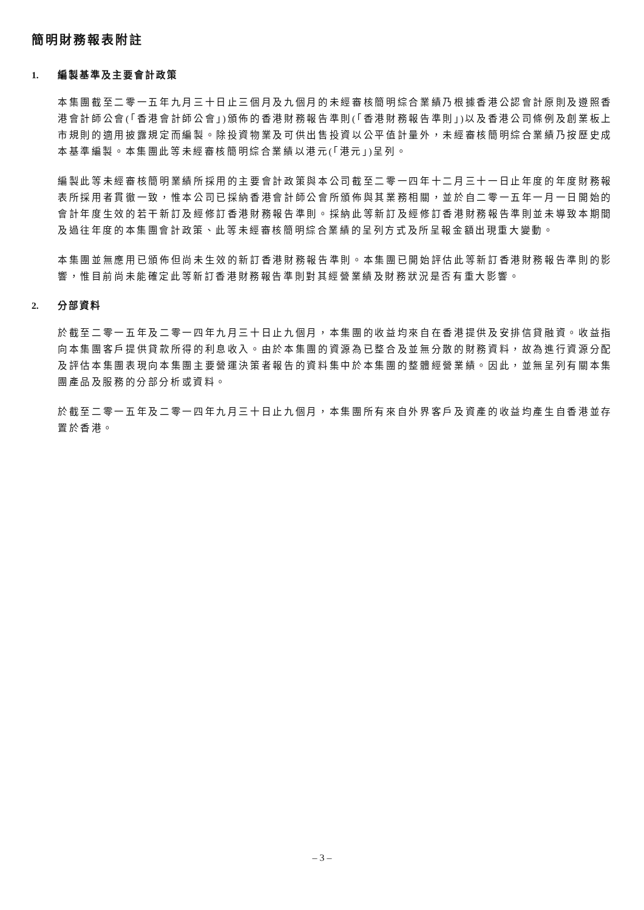簡明財務報表附註
1. 編製基準及主要會計政策
本集團截至二零一五年九月三十日止三個月及九個月的未經審核簡明綜合業績乃根據香港公認會計原則及遵照香港會計師公會(「香港會計師公會」)頒佈的香港財務報告準則(「香港財務報告準則」)以及香港公司條例及創業板上市規則的適用披露規定而編製。除投資物業及可供出售投資以公平值計量外，未經審核簡明綜合業績乃按歷史成本基準編製。本集團此等未經審核簡明綜合業績以港元(「港元」)呈列。
編製此等未經審核簡明業績所採用的主要會計政策與本公司截至二零一四年十二月三十一日止年度的年度財務報表所採用者貫徹一致，惟本公司已採納香港會計師公會所頒佈與其業務相關，並於自二零一五年一月一日開始的會計年度生效的若干新訂及經修訂香港財務報告準則。採納此等新訂及經修訂香港財務報告準則並未導致本期間及過往年度的本集團會計政策、此等未經審核簡明綜合業績的呈列方式及所呈報金額出現重大變動。
本集團並無應用已頒佈但尚未生效的新訂香港財務報告準則。本集團已開始評估此等新訂香港財務報告準則的影響，惟目前尚未能確定此等新訂香港財務報告準則對其經營業績及財務狀況是否有重大影響。
2. 分部資料
於截至二零一五年及二零一四年九月三十日止九個月，本集團的收益均來自在香港提供及安排信貸融資。收益指向本集團客戶提供貸款所得的利息收入。由於本集團的資源為已整合及並無分散的財務資料，故為進行資源分配及評估本集團表現向本集團主要營運決策者報告的資料集中於本集團的整體經營業績。因此，並無呈列有關本集團產品及服務的分部分析或資料。
於截至二零一五年及二零一四年九月三十日止九個月，本集團所有來自外界客戶及資產的收益均產生自香港並存置於香港。
– 3 –